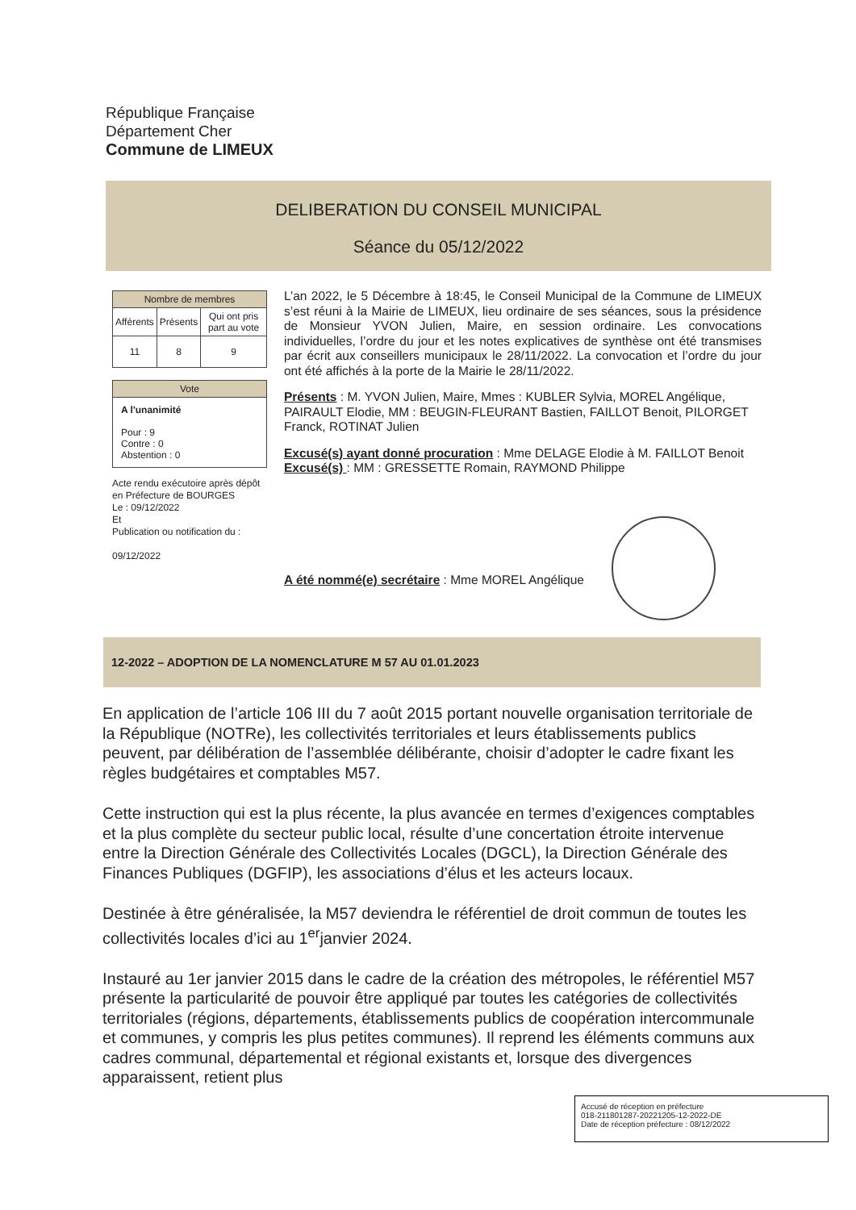République Française
Département Cher
Commune de LIMEUX
DELIBERATION DU CONSEIL MUNICIPAL
Séance du 05/12/2022
| Nombre de membres | | |
| --- | --- | --- |
| Afférents | Présents | Qui ont pris part au vote |
| 11 | 8 | 9 |
| Vote |
| --- |
| A l'unanimité Pour : 9 Contre : 0 Abstention : 0 |
Acte rendu exécutoire après dépôt en Préfecture de BOURGES
Le : 09/12/2022
Et
Publication ou notification du :
09/12/2022
L’an 2022, le 5 Décembre à 18:45, le Conseil Municipal de la Commune de LIMEUX s’est réuni à la Mairie de LIMEUX, lieu ordinaire de ses séances, sous la présidence de Monsieur YVON Julien, Maire, en session ordinaire. Les convocations individuelles, l’ordre du jour et les notes explicatives de synthèse ont été transmises par écrit aux conseillers municipaux le 28/11/2022. La convocation et l’ordre du jour ont été affichés à la porte de la Mairie le 28/11/2022.
Présents : M. YVON Julien, Maire, Mmes : KUBLER Sylvia, MOREL Angélique, PAIRAULT Elodie, MM : BEUGIN-FLEURANT Bastien, FAILLOT Benoit, PILORGET Franck, ROTINAT Julien
Excusé(s) ayant donné procuration : Mme DELAGE Elodie à M. FAILLOT Benoit
Excusé(s) : MM : GRESSETTE Romain, RAYMOND Philippe
A été nommé(e) secrétaire : Mme MOREL Angélique
12-2022 – ADOPTION DE LA NOMENCLATURE M 57 AU 01.01.2023
En application de l’article 106 III du 7 août 2015 portant nouvelle organisation territoriale de la République (NOTRe), les collectivités territoriales et leurs établissements publics peuvent, par délibération de l’assemblée délibérante, choisir d’adopter le cadre fixant les règles budgétaires et comptables M57.
Cette instruction qui est la plus récente, la plus avancée en termes d’exigences comptables et la plus complète du secteur public local, résulte d’une concertation étroite intervenue entre la Direction Générale des Collectivités Locales (DGCL), la Direction Générale des Finances Publiques (DGFIP), les associations d’élus et les acteurs locaux.
Destinée à être généralisée, la M57 deviendra le référentiel de droit commun de toutes les collectivités locales d’ici au 1<sup>er</sup>janvier 2024.
Instauré au 1er janvier 2015 dans le cadre de la création des métropoles, le référentiel M57 présente la particularité de pouvoir être appliqué par toutes les catégories de collectivités territoriales (régions, départements, établissements publics de coopération intercommunale et communes, y compris les plus petites communes). Il reprend les éléments communs aux cadres communal, départemental et régional existants et, lorsque des divergences apparaissent, retient plus
Accusé de réception en préfecture
018-211801287-20221205-12-2022-DE
Date de réception préfecture : 08/12/2022